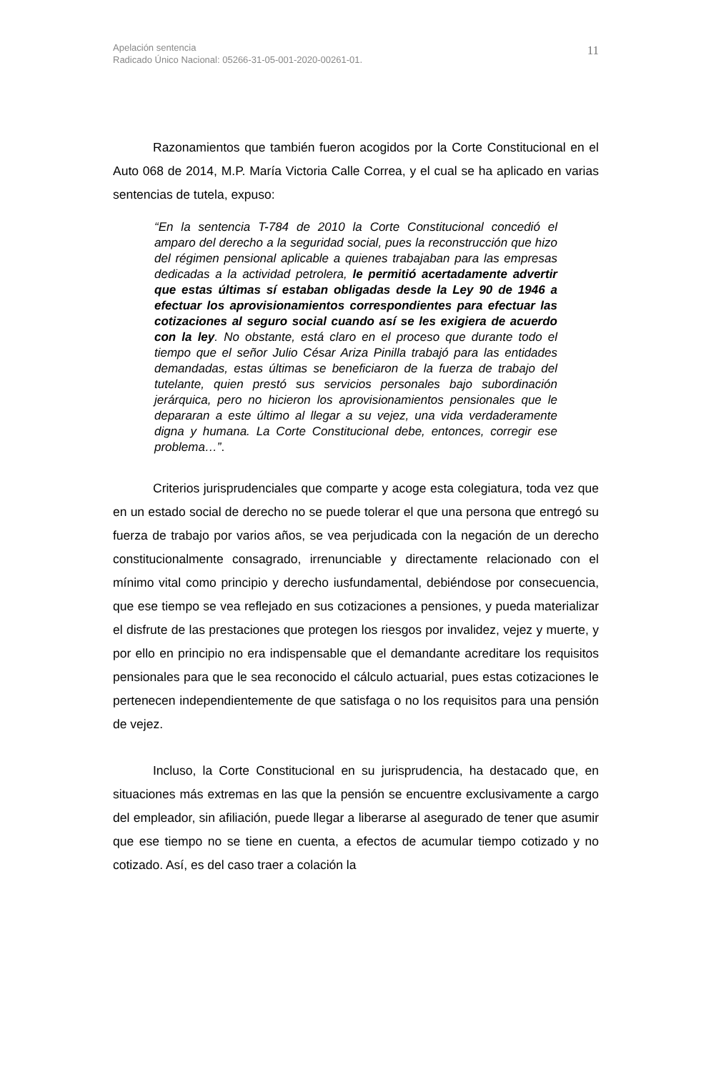11 Apelación sentencia
Radicado Único Nacional: 05266-31-05-001-2020-00261-01.
Razonamientos que también fueron acogidos por la Corte Constitucional en el Auto 068 de 2014, M.P. María Victoria Calle Correa, y el cual se ha aplicado en varias sentencias de tutela, expuso:
“En la sentencia T-784 de 2010 la Corte Constitucional concedió el amparo del derecho a la seguridad social, pues la reconstrucción que hizo del régimen pensional aplicable a quienes trabajaban para las empresas dedicadas a la actividad petrolera, le permitió acertadamente advertir que estas últimas sí estaban obligadas desde la Ley 90 de 1946 a efectuar los aprovisionamientos correspondientes para efectuar las cotizaciones al seguro social cuando así se les exigiera de acuerdo con la ley. No obstante, está claro en el proceso que durante todo el tiempo que el señor Julio César Ariza Pinilla trabajó para las entidades demandadas, estas últimas se beneficiaron de la fuerza de trabajo del tutelante, quien prestó sus servicios personales bajo subordinación jerárquica, pero no hicieron los aprovisionamientos pensionales que le depararan a este último al llegar a su vejez, una vida verdaderamente digna y humana. La Corte Constitucional debe, entonces, corregir ese problema…”.
Criterios jurisprudenciales que comparte y acoge esta colegiatura, toda vez que en un estado social de derecho no se puede tolerar el que una persona que entregó su fuerza de trabajo por varios años, se vea perjudicada con la negación de un derecho constitucionalmente consagrado, irrenunciable y directamente relacionado con el mínimo vital como principio y derecho iusfundamental, debiéndose por consecuencia, que ese tiempo se vea reflejado en sus cotizaciones a pensiones, y pueda materializar el disfrute de las prestaciones que protegen los riesgos por invalidez, vejez y muerte, y por ello en principio no era indispensable que el demandante acreditare los requisitos pensionales para que le sea reconocido el cálculo actuarial, pues estas cotizaciones le pertenecen independientemente de que satisfaga o no los requisitos para una pensión de vejez.
Incluso, la Corte Constitucional en su jurisprudencia, ha destacado que, en situaciones más extremas en las que la pensión se encuentre exclusivamente a cargo del empleador, sin afiliación, puede llegar a liberarse al asegurado de tener que asumir que ese tiempo no se tiene en cuenta, a efectos de acumular tiempo cotizado y no cotizado. Así, es del caso traer a colación la